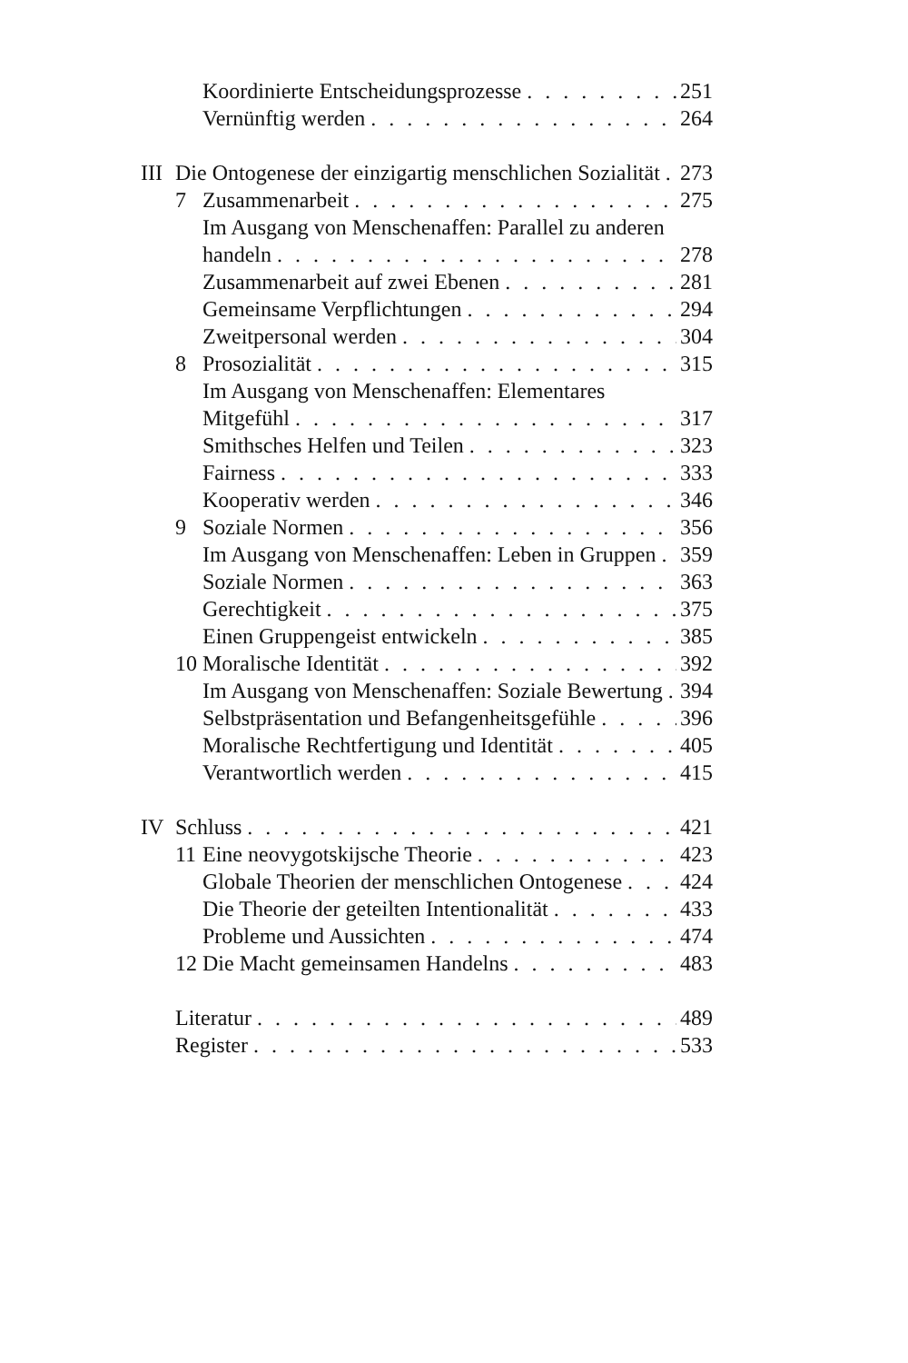Koordinierte Entscheidungsprozesse 251
Vernünftig werden 264
III Die Ontogenese der einzigartig menschlichen Sozialität 273
7 Zusammenarbeit 275
Im Ausgang von Menschenaffen: Parallel zu anderen
handeln 278
Zusammenarbeit auf zwei Ebenen 281
Gemeinsame Verpflichtungen 294
Zweitpersonal werden 304
8 Prosozialität 315
Im Ausgang von Menschenaffen: Elementares
Mitgefühl 317
Smithsches Helfen und Teilen 323
Fairness 333
Kooperativ werden 346
9 Soziale Normen 356
Im Ausgang von Menschenaffen: Leben in Gruppen 359
Soziale Normen 363
Gerechtigkeit 375
Einen Gruppengeist entwickeln 385
10 Moralische Identität 392
Im Ausgang von Menschenaffen: Soziale Bewertung 394
Selbstpräsentation und Befangenheitsgefühle 396
Moralische Rechtfertigung und Identität 405
Verantwortlich werden 415
IV Schluss 421
11 Eine neovygotskijsche Theorie 423
Globale Theorien der menschlichen Ontogenese 424
Die Theorie der geteilten Intentionalität 433
Probleme und Aussichten 474
12 Die Macht gemeinsamen Handelns 483
Literatur 489
Register 533